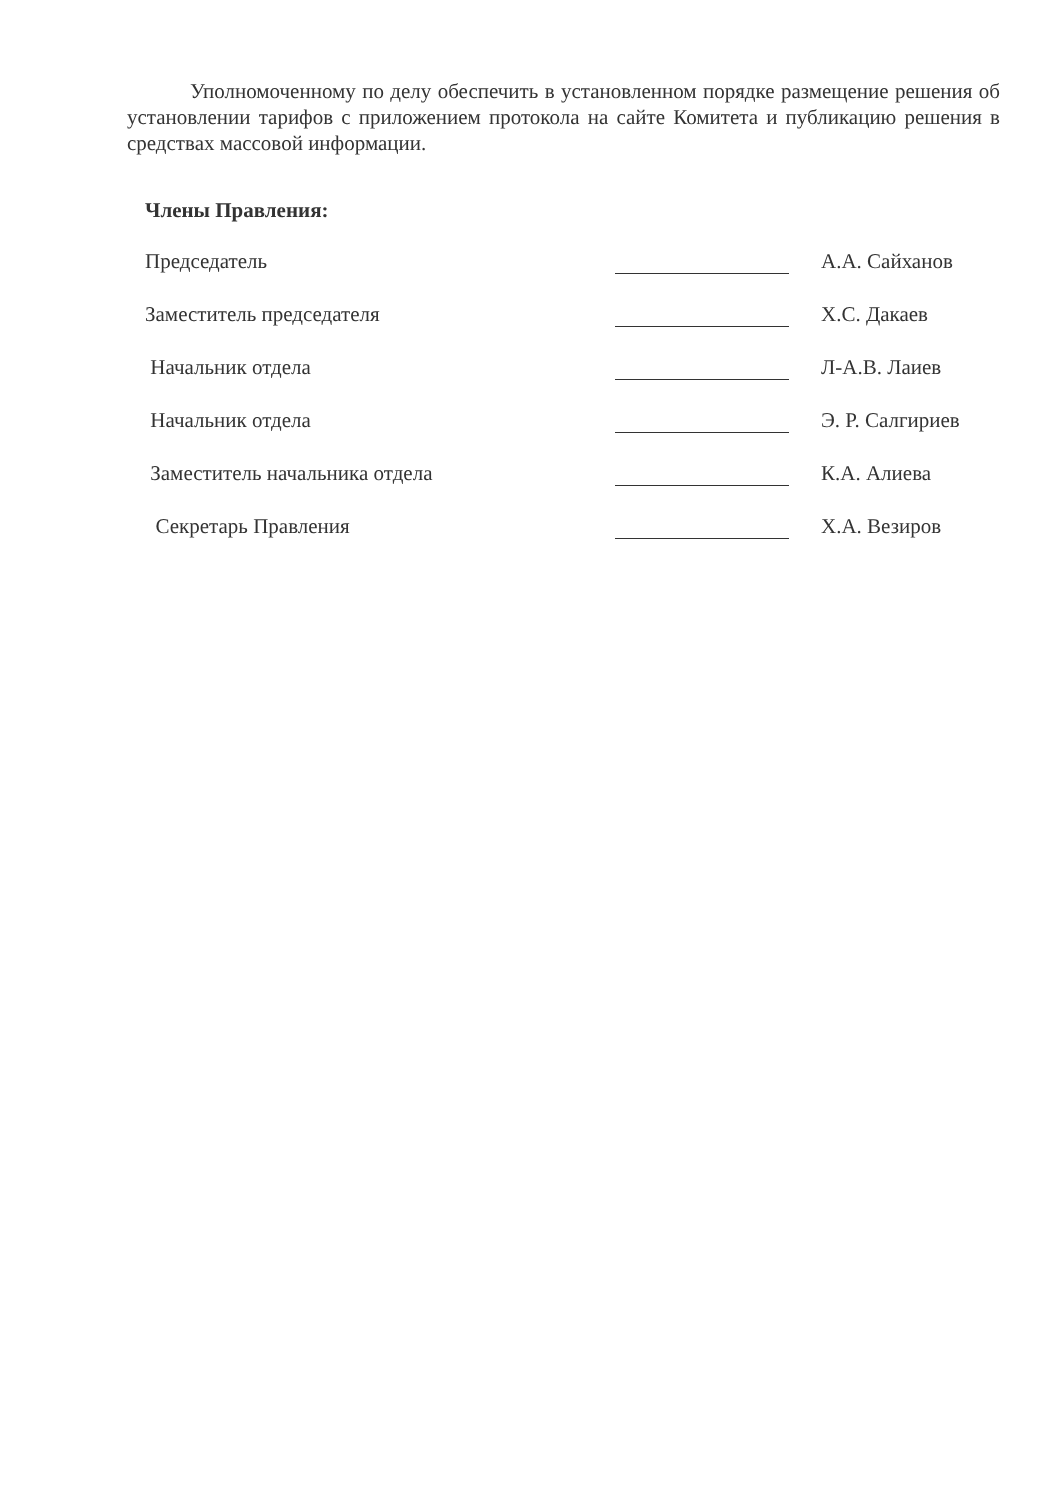Уполномоченному по делу обеспечить в установленном порядке размещение решения об установлении тарифов с приложением протокола на сайте Комитета и публикацию решения в средствах массовой информации.
Члены Правления:
Председатель А.А. Сайханов
Заместитель председателя Х.С. Дакаев
Начальник отдела Л-А.В. Лаиев
Начальник отдела Э. Р. Салгириев
Заместитель начальника отдела К.А. Алиева
Секретарь Правления Х.А. Везиров